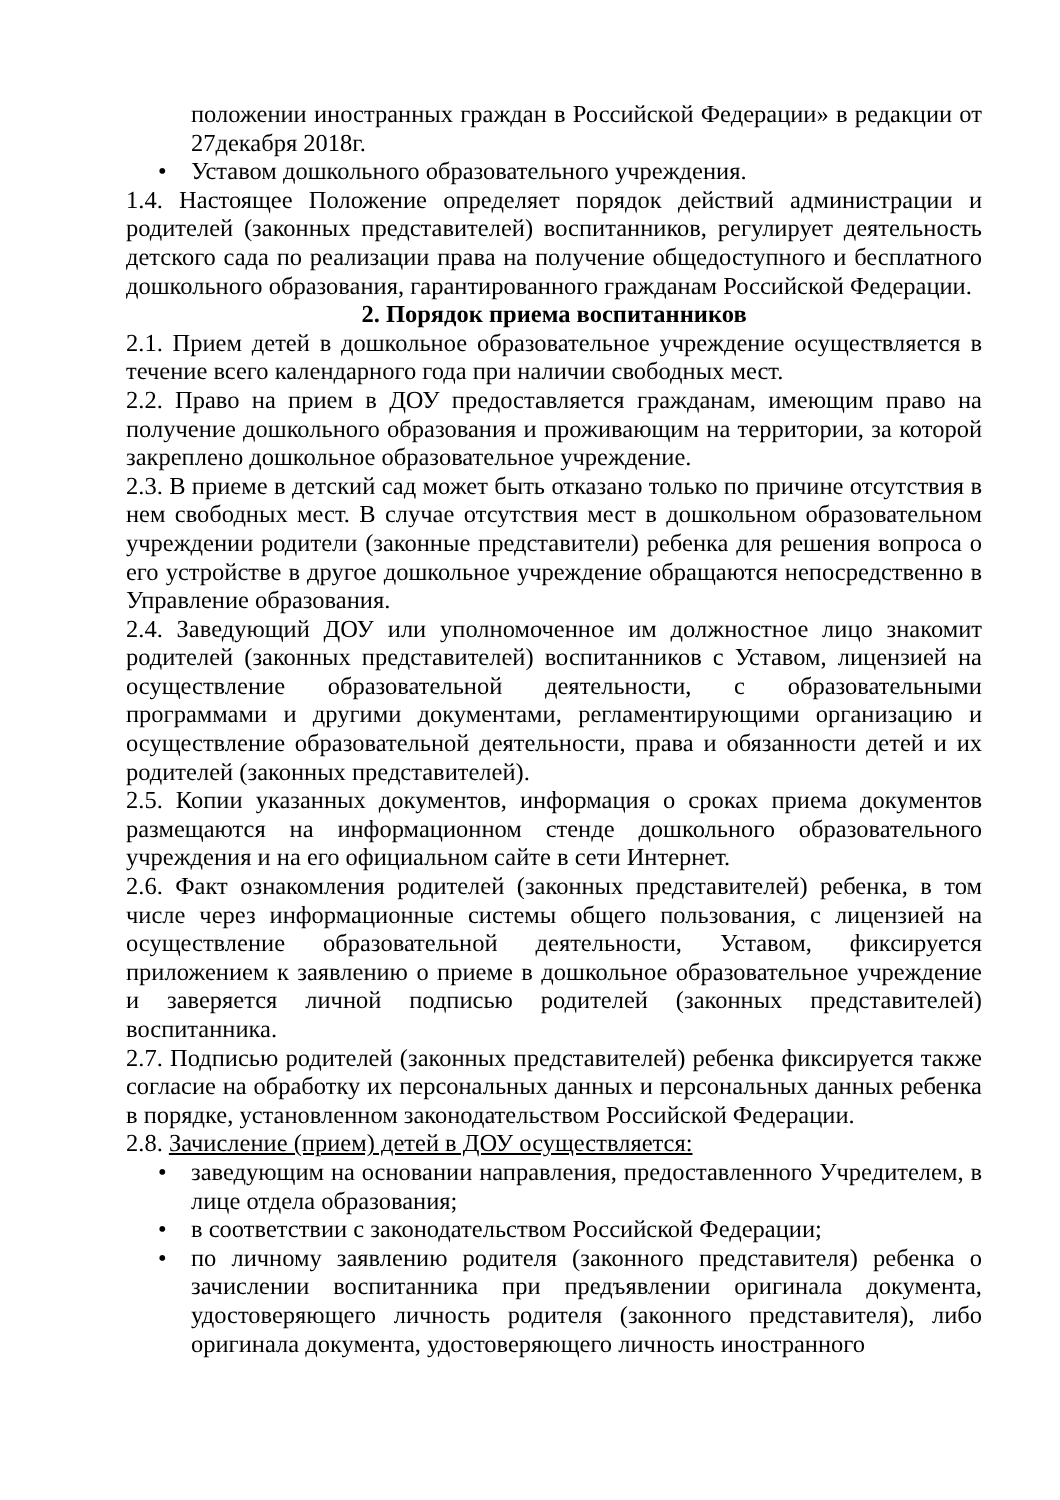положении иностранных граждан в Российской Федерации» в редакции от 27декабря 2018г.
• Уставом дошкольного образовательного учреждения.
1.4. Настоящее Положение определяет порядок действий администрации и родителей (законных представителей) воспитанников, регулирует деятельность детского сада по реализации права на получение общедоступного и бесплатного дошкольного образования, гарантированного гражданам Российской Федерации.
2. Порядок приема воспитанников
2.1. Прием детей в дошкольное образовательное учреждение осуществляется в течение всего календарного года при наличии свободных мест.
2.2. Право на прием в ДОУ предоставляется гражданам, имеющим право на получение дошкольного образования и проживающим на территории, за которой закреплено дошкольное образовательное учреждение.
2.3. В приеме в детский сад может быть отказано только по причине отсутствия в нем свободных мест. В случае отсутствия мест в дошкольном образовательном учреждении родители (законные представители) ребенка для решения вопроса о его устройстве в другое дошкольное учреждение обращаются непосредственно в Управление образования.
2.4. Заведующий ДОУ или уполномоченное им должностное лицо знакомит родителей (законных представителей) воспитанников с Уставом, лицензией на осуществление образовательной деятельности, с образовательными программами и другими документами, регламентирующими организацию и осуществление образовательной деятельности, права и обязанности детей и их родителей (законных представителей).
2.5. Копии указанных документов, информация о сроках приема документов размещаются на информационном стенде дошкольного образовательного учреждения и на его официальном сайте в сети Интернет.
2.6. Факт ознакомления родителей (законных представителей) ребенка, в том числе через информационные системы общего пользования, с лицензией на осуществление образовательной деятельности, Уставом, фиксируется приложением к заявлению о приеме в дошкольное образовательное учреждение и заверяется личной подписью родителей (законных представителей) воспитанника.
2.7. Подписью родителей (законных представителей) ребенка фиксируется также согласие на обработку их персональных данных и персональных данных ребенка в порядке, установленном законодательством Российской Федерации.
2.8. Зачисление (прием) детей в ДОУ осуществляется:
• заведующим на основании направления, предоставленного Учредителем, в лице отдела образования;
• в соответствии с законодательством Российской Федерации;
• по личному заявлению родителя (законного представителя) ребенка о зачислении воспитанника при предъявлении оригинала документа, удостоверяющего личность родителя (законного представителя), либо оригинала документа, удостоверяющего личность иностранного